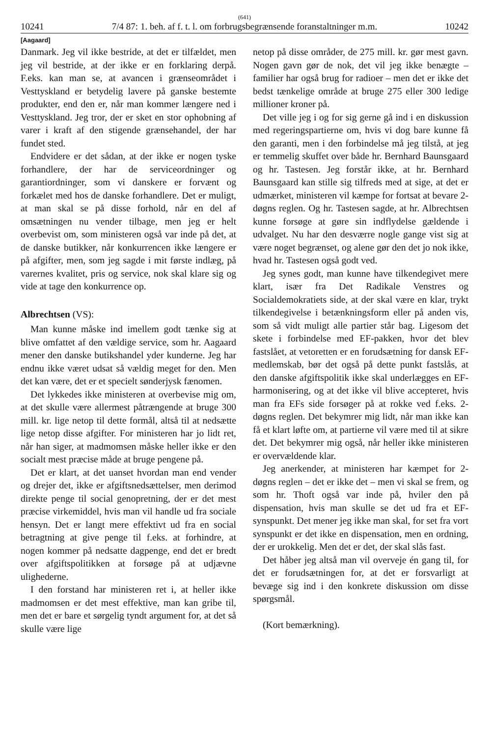(641)
10241 7/4 87: 1. beh. af f. t. l. om forbrugsbegrænsende foranstaltninger m.m. 10242
[Aagaard]
Danmark. Jeg vil ikke bestride, at det er tilfældet, men jeg vil bestride, at der ikke er en forklaring derpå. F.eks. kan man se, at avancen i grænseområdet i Vesttyskland er betydelig lavere på ganske bestemte produkter, end den er, når man kommer længere ned i Vesttyskland. Jeg tror, der er sket en stor ophobning af varer i kraft af den stigende grænsehandel, der har fundet sted.
Endvidere er det sådan, at der ikke er nogen tyske forhandlere, der har de serviceordninger og garantiordninger, som vi danskere er forvænt og forkælet med hos de danske forhandlere. Det er muligt, at man skal se på disse forhold, når en del af omsætningen nu vender tilbage, men jeg er helt overbevist om, som ministeren også var inde på det, at de danske butikker, når konkurrencen ikke længere er på afgifter, men, som jeg sagde i mit første indlæg, på varernes kvalitet, pris og service, nok skal klare sig og vide at tage den konkurrence op.
Albrechtsen (VS):
Man kunne måske ind imellem godt tænke sig at blive omfattet af den vældige service, som hr. Aagaard mener den danske butikshandel yder kunderne. Jeg har endnu ikke været udsat så vældig meget for den. Men det kan være, det er et specielt sønderjysk fænomen.
Det lykkedes ikke ministeren at overbevise mig om, at det skulle være allermest påtrængende at bruge 300 mill. kr. lige netop til dette formål, altså til at nedsætte lige netop disse afgifter. For ministeren har jo lidt ret, når han siger, at madmomsen måske heller ikke er den socialt mest præcise måde at bruge pengene på.
Det er klart, at det uanset hvordan man end vender og drejer det, ikke er afgiftsnedsættelser, men derimod direkte penge til social genopretning, der er det mest præcise virkemiddel, hvis man vil handle ud fra sociale hensyn. Det er langt mere effektivt ud fra en social betragtning at give penge til f.eks. at forhindre, at nogen kommer på nedsatte dagpenge, end det er bredt over afgiftspolitikken at forsøge på at udjævne ulighederne.
I den forstand har ministeren ret i, at heller ikke madmomsen er det mest effektive, man kan gribe til, men det er bare et sørgelig tyndt argument for, at det så skulle være lige
netop på disse områder, de 275 mill. kr. gør mest gavn. Nogen gavn gør de nok, det vil jeg ikke benægte – familier har også brug for radioer – men det er ikke det bedst tænkelige område at bruge 275 eller 300 ledige millioner kroner på.
Det ville jeg i og for sig gerne gå ind i en diskussion med regeringspartierne om, hvis vi dog bare kunne få den garanti, men i den forbindelse må jeg tilstå, at jeg er temmelig skuffet over både hr. Bernhard Baunsgaard og hr. Tastesen. Jeg forstår ikke, at hr. Bernhard Baunsgaard kan stille sig tilfreds med at sige, at det er udmærket, ministeren vil kæmpe for fortsat at bevare 2-døgns reglen. Og hr. Tastesen sagde, at hr. Albrechtsen kunne forsøge at gøre sin indflydelse gældende i udvalget. Nu har den desværre nogle gange vist sig at være noget begrænset, og alene gør den det jo nok ikke, hvad hr. Tastesen også godt ved.
Jeg synes godt, man kunne have tilkendegivet mere klart, især fra Det Radikale Venstres og Socialdemokratiets side, at der skal være en klar, trykt tilkendegivelse i betænkningsform eller på anden vis, som så vidt muligt alle partier står bag. Ligesom det skete i forbindelse med EF-pakken, hvor det blev fastslået, at vetoretten er en forudsætning for dansk EF-medlemskab, bør det også på dette punkt fastslås, at den danske afgiftspolitik ikke skal underlægges en EF-harmonisering, og at det ikke vil blive accepteret, hvis man fra EFs side forsøger på at rokke ved f.eks. 2-døgns reglen. Det bekymrer mig lidt, når man ikke kan få et klart løfte om, at partierne vil være med til at sikre det. Det bekymrer mig også, når heller ikke ministeren er overvældende klar.
Jeg anerkender, at ministeren har kæmpet for 2-døgns reglen – det er ikke det – men vi skal se frem, og som hr. Thoft også var inde på, hviler den på dispensation, hvis man skulle se det ud fra et EF-synspunkt. Det mener jeg ikke man skal, for set fra vort synspunkt er det ikke en dispensation, men en ordning, der er urokkelig. Men det er det, der skal slås fast.
Det håber jeg altså man vil overveje én gang til, for det er forudsætningen for, at det er forsvarligt at bevæge sig ind i den konkrete diskussion om disse spørgsmål.
(Kort bemærkning).